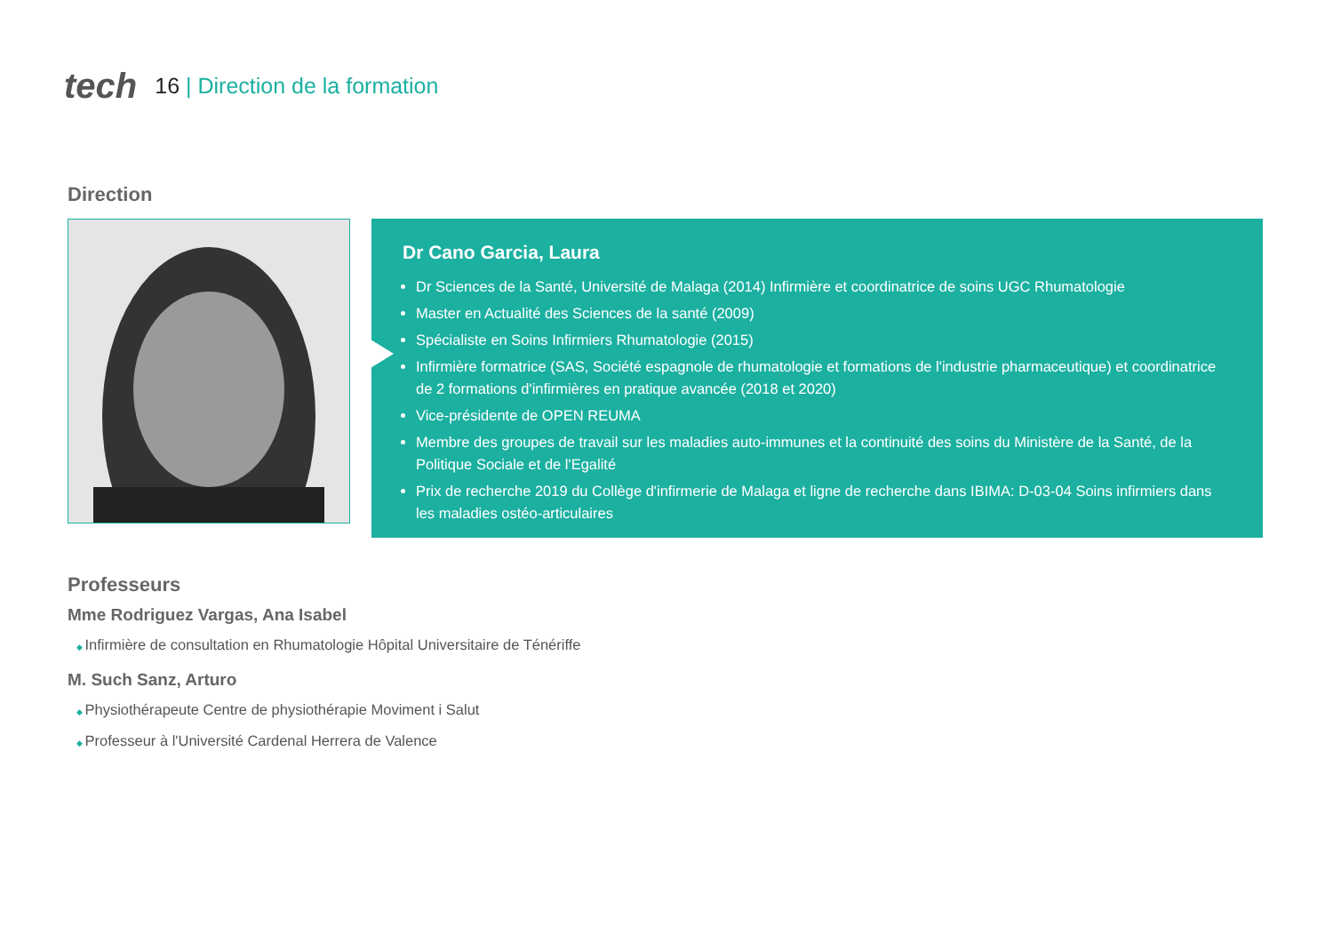tech
16 | Direction de la formation
Direction
Dr Cano Garcia, Laura
Dr Sciences de la Santé, Université de Malaga (2014) Infirmière et coordinatrice de soins UGC Rhumatologie
Master en Actualité des Sciences de la santé (2009)
Spécialiste en Soins Infirmiers Rhumatologie (2015)
Infirmière formatrice (SAS, Société espagnole de rhumatologie et formations de l'industrie pharmaceutique) et coordinatrice de 2 formations d'infirmières en pratique avancée (2018 et 2020)
Vice-présidente de OPEN REUMA
Membre des groupes de travail sur les maladies auto-immunes et la continuité des soins du Ministère de la Santé, de la Politique Sociale et de l'Egalité
Prix de recherche 2019 du Collège d'infirmerie de Malaga et ligne de recherche dans IBIMA: D-03-04 Soins infirmiers dans les maladies ostéo-articulaires
Professeurs
Mme Rodriguez Vargas, Ana Isabel
Infirmière de consultation en Rhumatologie Hôpital Universitaire de Ténériffe
M. Such Sanz, Arturo
Physiothérapeute Centre de physiothérapie Moviment i Salut
Professeur à l'Université Cardenal Herrera de Valence